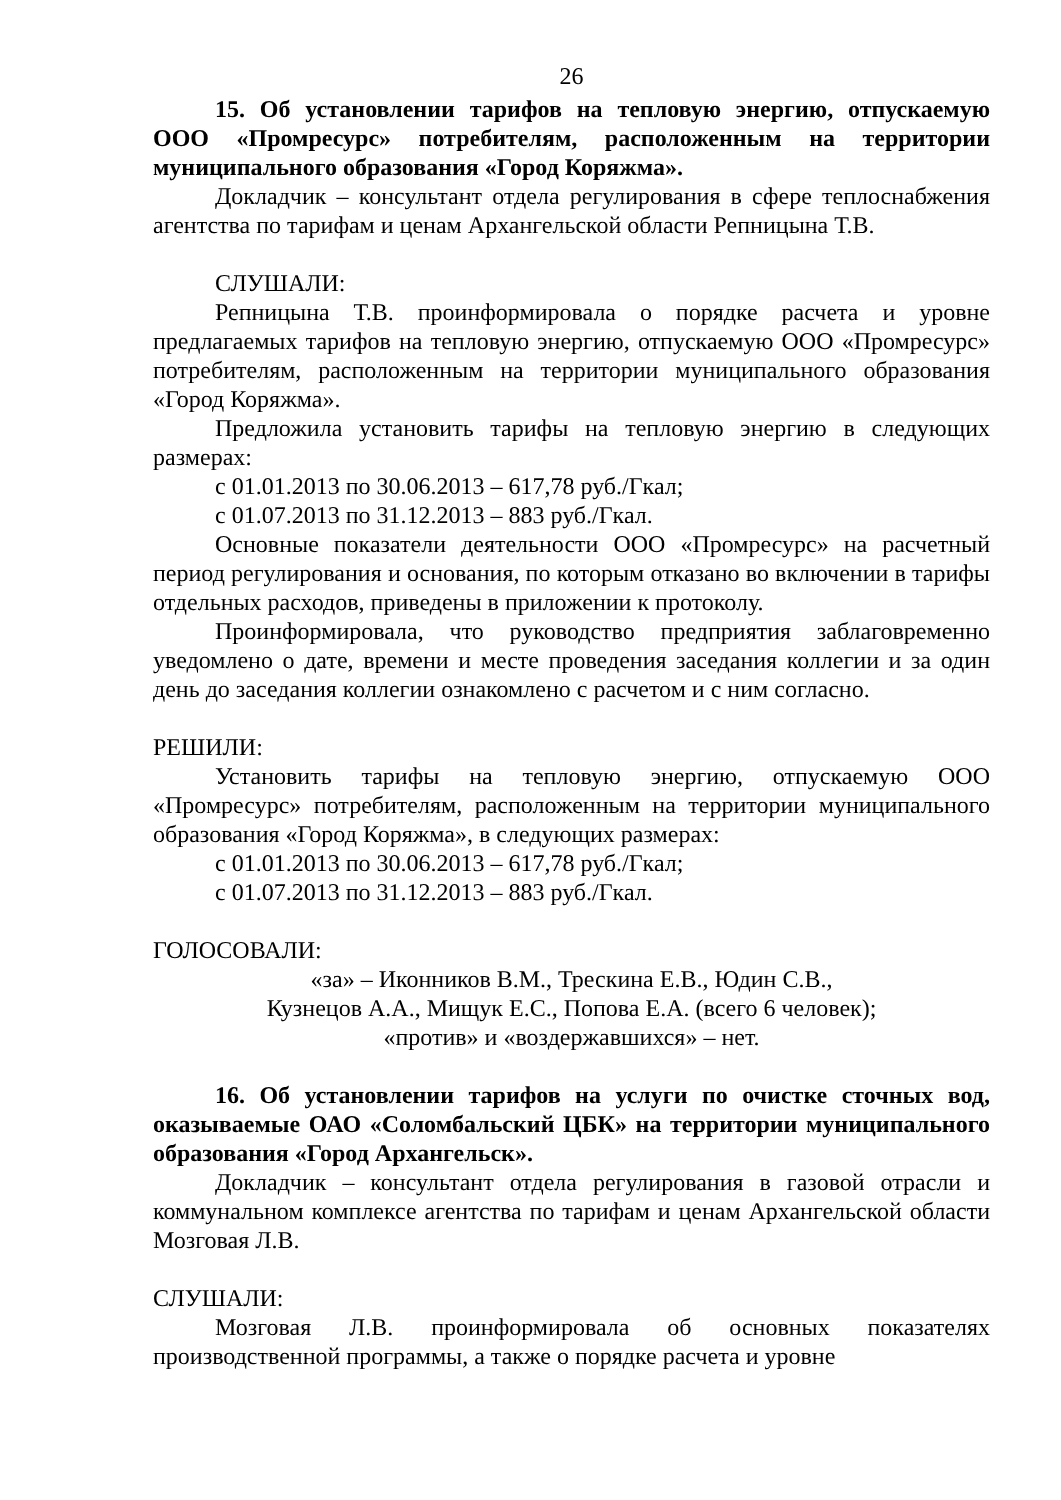26
15. Об установлении тарифов на тепловую энергию, отпускаемую ООО «Промресурс» потребителям, расположенным на территории муниципального образования «Город Коряжма».
Докладчик – консультант отдела регулирования в сфере теплоснабжения агентства по тарифам и ценам Архангельской области Репницына Т.В.
СЛУШАЛИ:
Репницына Т.В. проинформировала о порядке расчета и уровне предлагаемых тарифов на тепловую энергию, отпускаемую ООО «Промресурс» потребителям, расположенным на территории муниципального образования «Город Коряжма».
Предложила установить тарифы на тепловую энергию в следующих размерах:
с 01.01.2013 по 30.06.2013 – 617,78 руб./Гкал;
с 01.07.2013 по 31.12.2013 – 883 руб./Гкал.
Основные показатели деятельности ООО «Промресурс» на расчетный период регулирования и основания, по которым отказано во включении в тарифы отдельных расходов, приведены в приложении к протоколу.
Проинформировала, что руководство предприятия заблаговременно уведомлено о дате, времени и месте проведения заседания коллегии и за один день до заседания коллегии ознакомлено с расчетом и с ним согласно.
РЕШИЛИ:
Установить тарифы на тепловую энергию, отпускаемую ООО «Промресурс» потребителям, расположенным на территории муниципального образования «Город Коряжма», в следующих размерах:
с 01.01.2013 по 30.06.2013 – 617,78 руб./Гкал;
с 01.07.2013 по 31.12.2013 – 883 руб./Гкал.
ГОЛОСОВАЛИ:
«за» – Иконников В.М., Трескина Е.В., Юдин С.В.,
Кузнецов А.А., Мищук Е.С., Попова Е.А. (всего 6 человек);
«против» и «воздержавшихся» – нет.
16. Об установлении тарифов на услуги по очистке сточных вод, оказываемые ОАО «Соломбальский ЦБК» на территории муниципального образования «Город Архангельск».
Докладчик – консультант отдела регулирования в газовой отрасли и коммунальном комплексе агентства по тарифам и ценам Архангельской области Мозговая Л.В.
СЛУШАЛИ:
Мозговая Л.В. проинформировала об основных показателях производственной программы, а также о порядке расчета и уровне